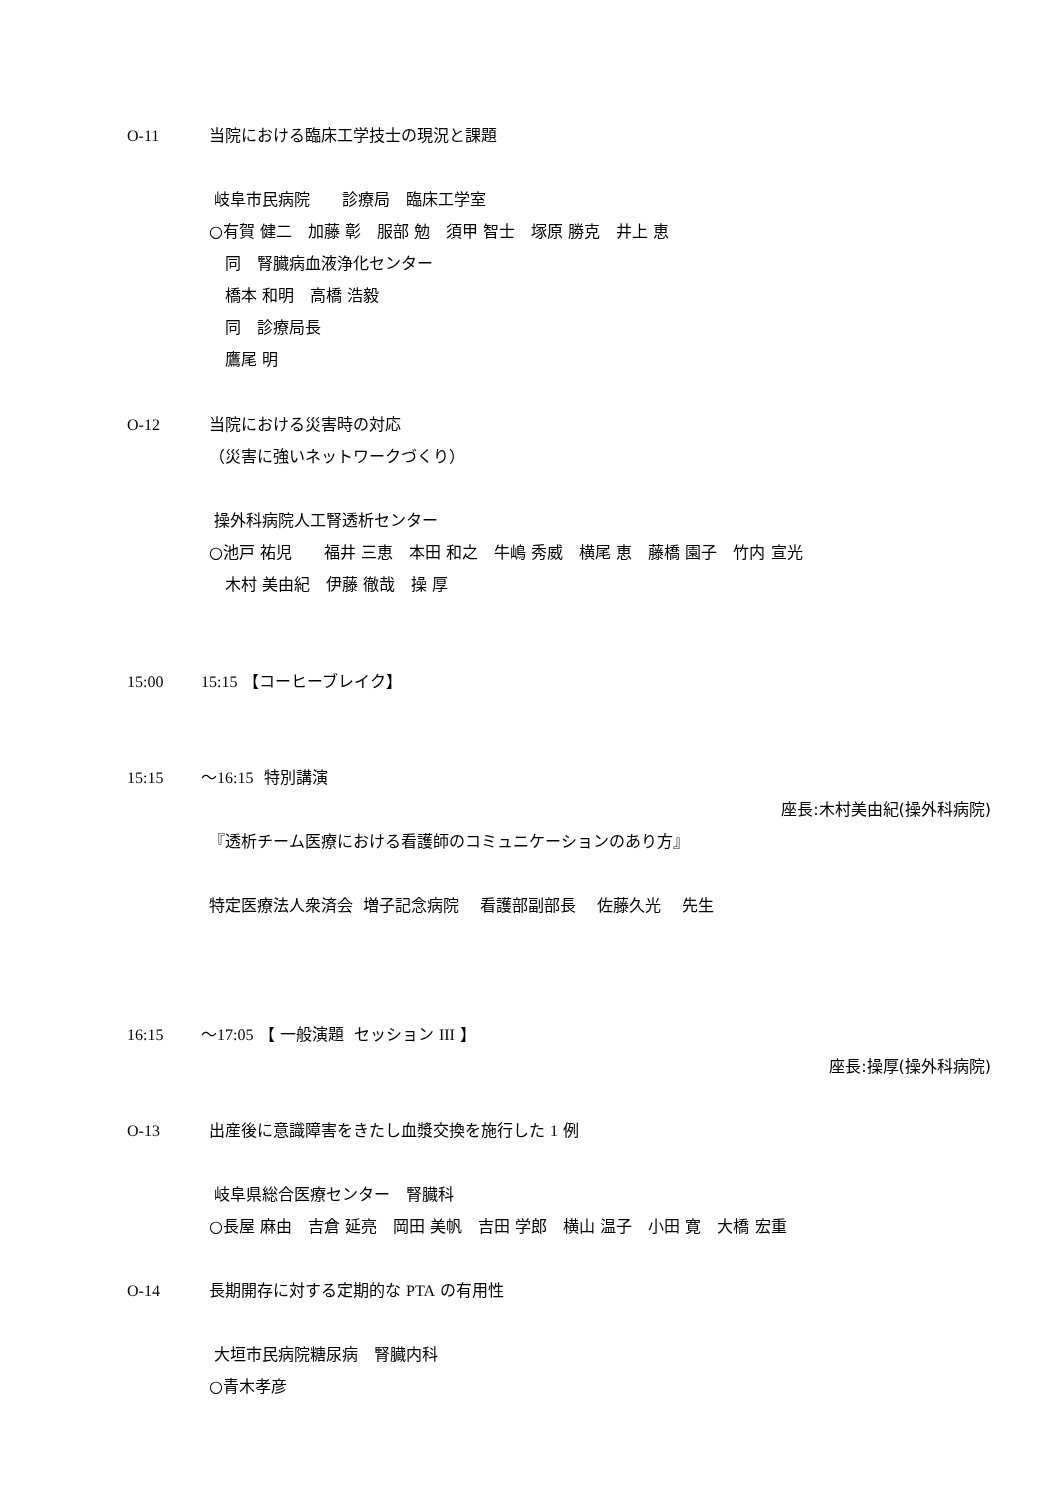O-11 当院における臨床工学技士の現況と課題
岐阜市民病院　　診療局　臨床工学室
○有賀 健二　加藤 彰　服部 勉　須甲 智士　塚原 勝克　井上 恵
　同　腎臓病血液浄化センター
　橋本 和明　高橋 浩毅
　同　診療局長
　鷹尾 明
O-12 当院における災害時の対応
（災害に強いネットワークづくり）
操外科病院人工腎透析センター
○池戸 祐児　　福井 三恵　本田 和之　牛嶋 秀威　横尾 恵　藤橋 園子　竹内 宣光
　木村 美由紀　伊藤 徹哉　操 厚
15:00 15:15 【コーヒーブレイク】
15:15 ～16:15 特別講演
座長:木村美由紀(操外科病院)
『透析チーム医療における看護師のコミュニケーションのあり方』
特定医療法人衆済会 増子記念病院　 看護部副部長　 佐藤久光　 先生
16:15 ～17:05 【 一般演題 セッション III 】
座長:操厚(操外科病院)
O-13 出産後に意識障害をきたし血漿交換を施行した 1 例
岐阜県総合医療センター　腎臓科
○長屋 麻由　吉倉 延亮　岡田 美帆　吉田 学郎　横山 温子　小田 寛　大橋 宏重
O-14 長期開存に対する定期的な PTA の有用性
大垣市民病院糖尿病　腎臓内科
○青木孝彦